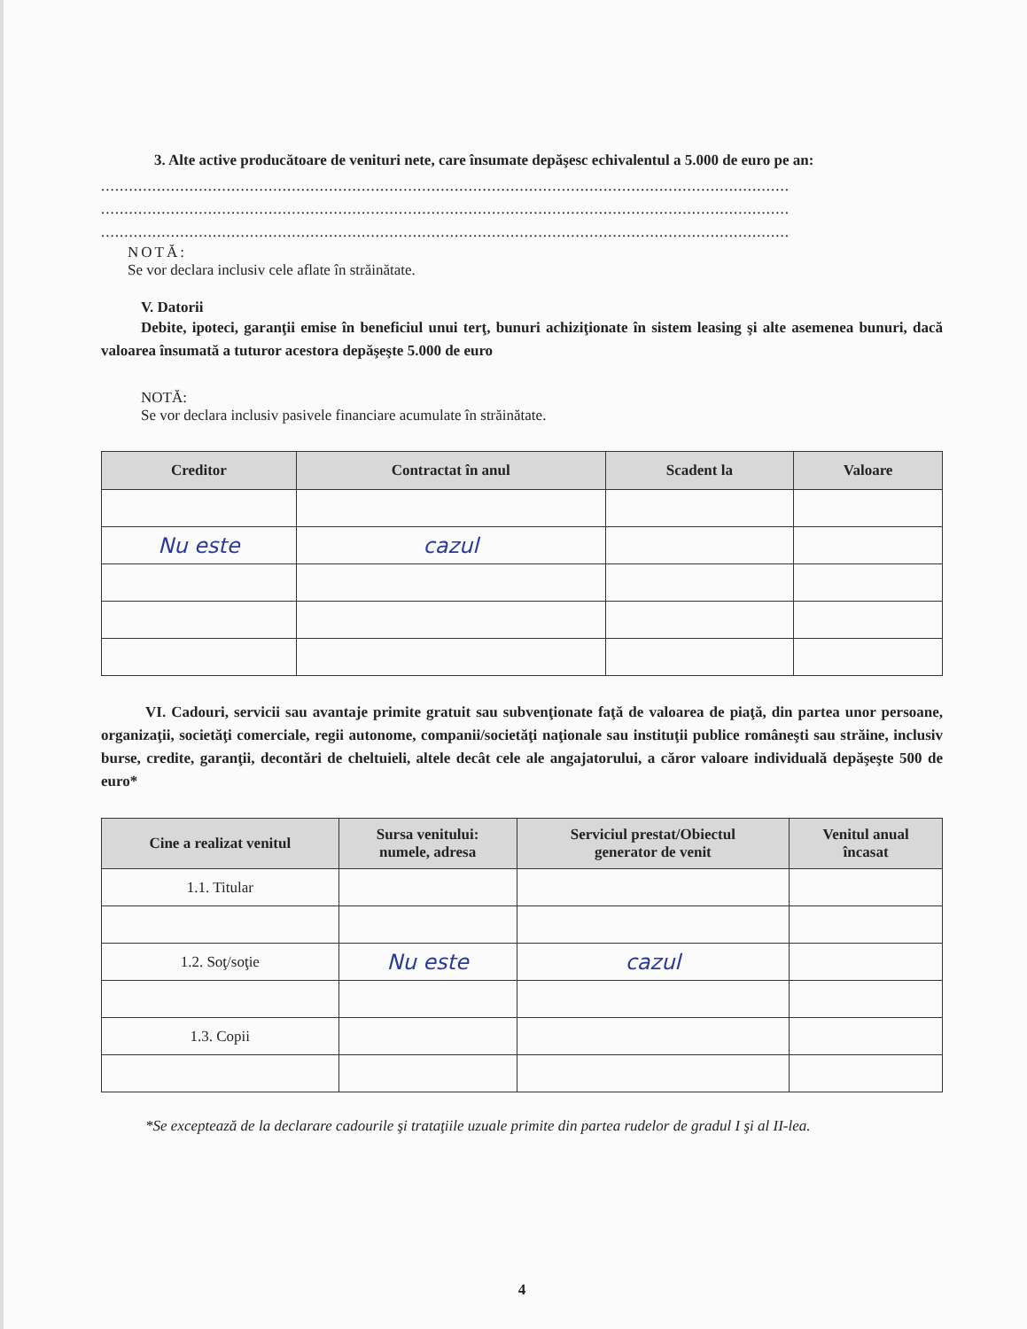3. Alte active producătoare de venituri nete, care însumate depăşesc echivalentul a 5.000 de euro pe an:
....................................................................................................................................................
....................................................................................................................................................
....................................................................................................................................................
NOTĂ:
Se vor declara inclusiv cele aflate în străinătate.
V. Datorii
Debite, ipoteci, garanţii emise în beneficiul unui terţ, bunuri achiziţionate în sistem leasing şi alte asemenea bunuri, dacă valoarea însumată a tuturor acestora depăşeşte 5.000 de euro
NOTĂ:
Se vor declara inclusiv pasivele financiare acumulate în străinătate.
| Creditor | Contractat în anul | Scadent la | Valoare |
| --- | --- | --- | --- |
| Nu este | cazul | | |
VI. Cadouri, servicii sau avantaje primite gratuit sau subvenţionate faţă de valoarea de piaţă, din partea unor persoane, organizaţii, societăţi comerciale, regii autonome, companii/societăţi naţionale sau instituţii publice româneşti sau străine, inclusiv burse, credite, garanţii, decontări de cheltuieli, altele decât cele ale angajatorului, a căror valoare individuală depăşeşte 500 de euro*
| Cine a realizat venitul | Sursa venitului: numele, adresa | Serviciul prestat/Obiectul generator de venit | Venitul anual încasat |
| --- | --- | --- | --- |
| 1.1. Titular | | | |
| 1.2. Soţ/soţie | Nu este | cazul | |
| 1.3. Copii | | | |
*Se exceptează de la declarare cadourile şi trataţiile uzuale primite din partea rudelor de gradul I şi al II-lea.
4